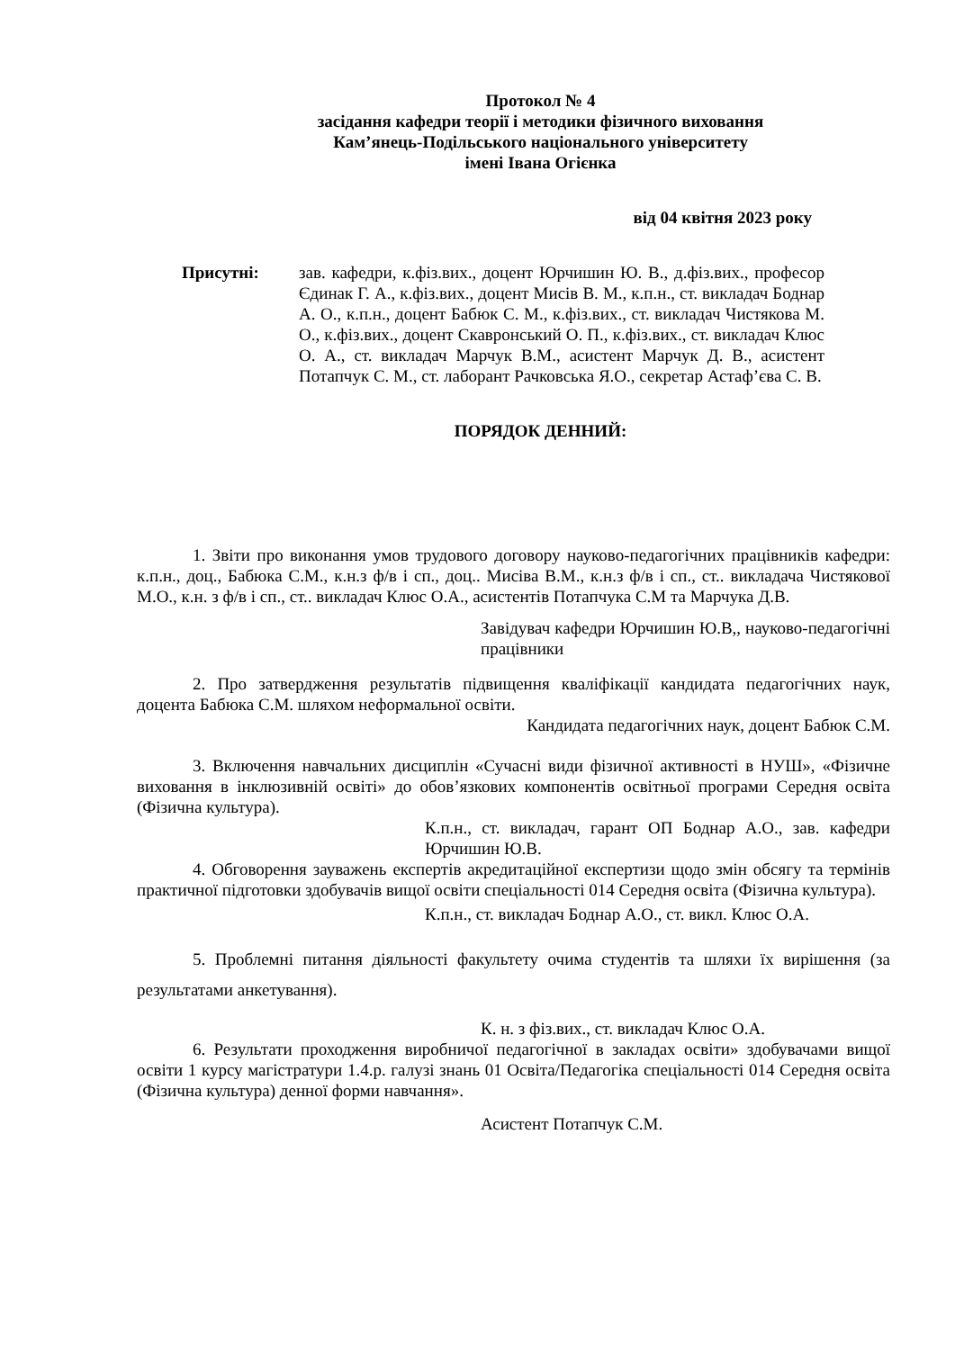Протокол № 4
засідання кафедри теорії і методики фізичного виховання
Кам’янець-Подільського національного університету
імені Івана Огієнка
від 04 квітня 2023 року
Присутні: зав. кафедри, к.фіз.вих., доцент Юрчишин Ю. В., д.фіз.вих., професор Єдинак Г. А., к.фіз.вих., доцент Мисів В. М., к.п.н., ст. викладач Боднар А. О., к.п.н., доцент Бабюк С. М., к.фіз.вих., ст. викладач Чистякова М. О., к.фіз.вих., доцент Скавронський О. П., к.фіз.вих., ст. викладач Клюс О. А., ст. викладач Марчук В.М., асистент Марчук Д. В., асистент Потапчук С. М., ст. лаборант Рачковська Я.О., секретар Астаф’єва С. В.
ПОРЯДОК ДЕННИЙ:
1. Звіти про виконання умов трудового договору науково-педагогічних працівників кафедри: к.п.н., доц., Бабюка С.М., к.н.з ф/в і сп., доц.. Мисіва В.М., к.н.з ф/в і сп., ст.. викладача Чистякової М.О., к.н. з ф/в і сп., ст.. викладач Клюс О.А., асистентів Потапчука С.М та Марчука Д.В.
Завідувач кафедри Юрчишин Ю.В,, науково-педагогічні працівники
2. Про затвердження результатів підвищення кваліфікації кандидата педагогічних наук, доцента Бабюка С.М. шляхом неформальної освіти.
Кандидата педагогічних наук, доцент Бабюк С.М.
3. Включення навчальних дисциплін «Сучасні види фізичної активності в НУШ», «Фізичне виховання в інклюзивній освіті» до обов’язкових компонентів освітньої програми Середня освіта (Фізична культура).
К.п.н., ст. викладач, гарант ОП Боднар А.О., зав. кафедри Юрчишин Ю.В.
4. Обговорення зауважень експертів акредитаційної експертизи щодо змін обсягу та термінів практичної підготовки здобувачів вищої освіти спеціальності 014 Середня освіта (Фізична культура).
К.п.н., ст. викладач Боднар А.О., ст. викл. Клюс О.А.
5. Проблемні питання діяльності факультету очима студентів та шляхи їх вирішення (за результатами анкетування).
К. н. з фіз.вих., ст. викладач Клюс О.А.
6. Результати проходження виробничої педагогічної в закладах освіти» здобувачами вищої освіти 1 курсу магістратури 1.4.р. галузі знань 01 Освіта/Педагогіка спеціальності 014 Середня освіта (Фізична культура) денної форми навчання».
Асистент Потапчук С.М.